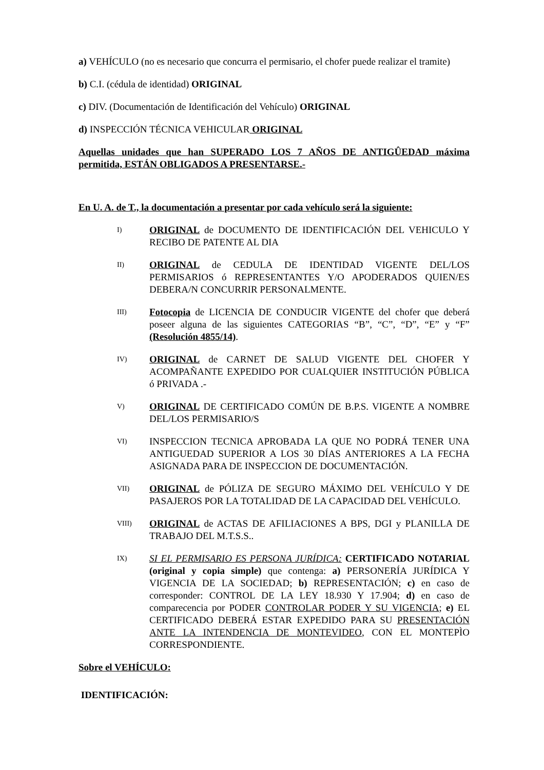a) VEHÍCULO (no es necesario que concurra el permisario, el chofer puede realizar el tramite)
b) C.I. (cédula de identidad) ORIGINAL
c) DIV. (Documentación de Identificación del Vehículo) ORIGINAL
d) INSPECCIÓN TÉCNICA VEHICULAR ORIGINAL
Aquellas unidades que han SUPERADO LOS 7 AÑOS DE ANTIGÛEDAD máxima permitida, ESTÁN OBLIGADOS A PRESENTARSE.-
En U. A. de T., la documentación a presentar por cada vehículo será la siguiente:
I)
ORIGINAL de DOCUMENTO DE IDENTIFICACIÓN DEL VEHICULO Y RECIBO DE PATENTE AL DIA
II)
ORIGINAL de CEDULA DE IDENTIDAD VIGENTE DEL/LOS PERMISARIOS ó REPRESENTANTES Y/O APODERADOS QUIEN/ES DEBERA/N CONCURRIR PERSONALMENTE.
III)
Fotocopia de LICENCIA DE CONDUCIR VIGENTE del chofer que deberá poseer alguna de las siguientes CATEGORIAS “B”, “C”, “D”, “E” y “F” (Resolución 4855/14).
IV)
ORIGINAL de CARNET DE SALUD VIGENTE DEL CHOFER Y ACOMPAÑANTE EXPEDIDO POR CUALQUIER INSTITUCIÓN PÚBLICA ó PRIVADA .-
V)
ORIGINAL DE CERTIFICADO COMÚN DE B.P.S. VIGENTE A NOMBRE DEL/LOS PERMISARIO/S
VI)
INSPECCION TECNICA APROBADA LA QUE NO PODRÁ TENER UNA ANTIGUEDAD SUPERIOR A LOS 30 DÍAS ANTERIORES A LA FECHA ASIGNADA PARA DE INSPECCION DE DOCUMENTACIÓN.
VII)
ORIGINAL de PÓLIZA DE SEGURO MÁXIMO DEL VEHÍCULO Y DE PASAJEROS POR LA TOTALIDAD DE LA CAPACIDAD DEL VEHÍCULO.
VIII)
ORIGINAL de ACTAS DE AFILIACIONES A BPS, DGI y PLANILLA DE TRABAJO DEL M.T.S.S..
IX)
SI EL PERMISARIO ES PERSONA JURÍDICA: CERTIFICADO NOTARIAL (original y copia simple) que contenga: a) PERSONERÍA JURÍDICA Y VIGENCIA DE LA SOCIEDAD; b) REPRESENTACIÓN; c) en caso de corresponder: CONTROL DE LA LEY 18.930 Y 17.904; d) en caso de comparecencia por PODER CONTROLAR PODER Y SU VIGENCIA; e) EL CERTIFICADO DEBERÁ ESTAR EXPEDIDO PARA SU PRESENTACIÓN ANTE LA INTENDENCIA DE MONTEVIDEO, CON EL MONTEPÌO CORRESPONDIENTE.
Sobre el VEHÍCULO:
IDENTIFICACIÓN: